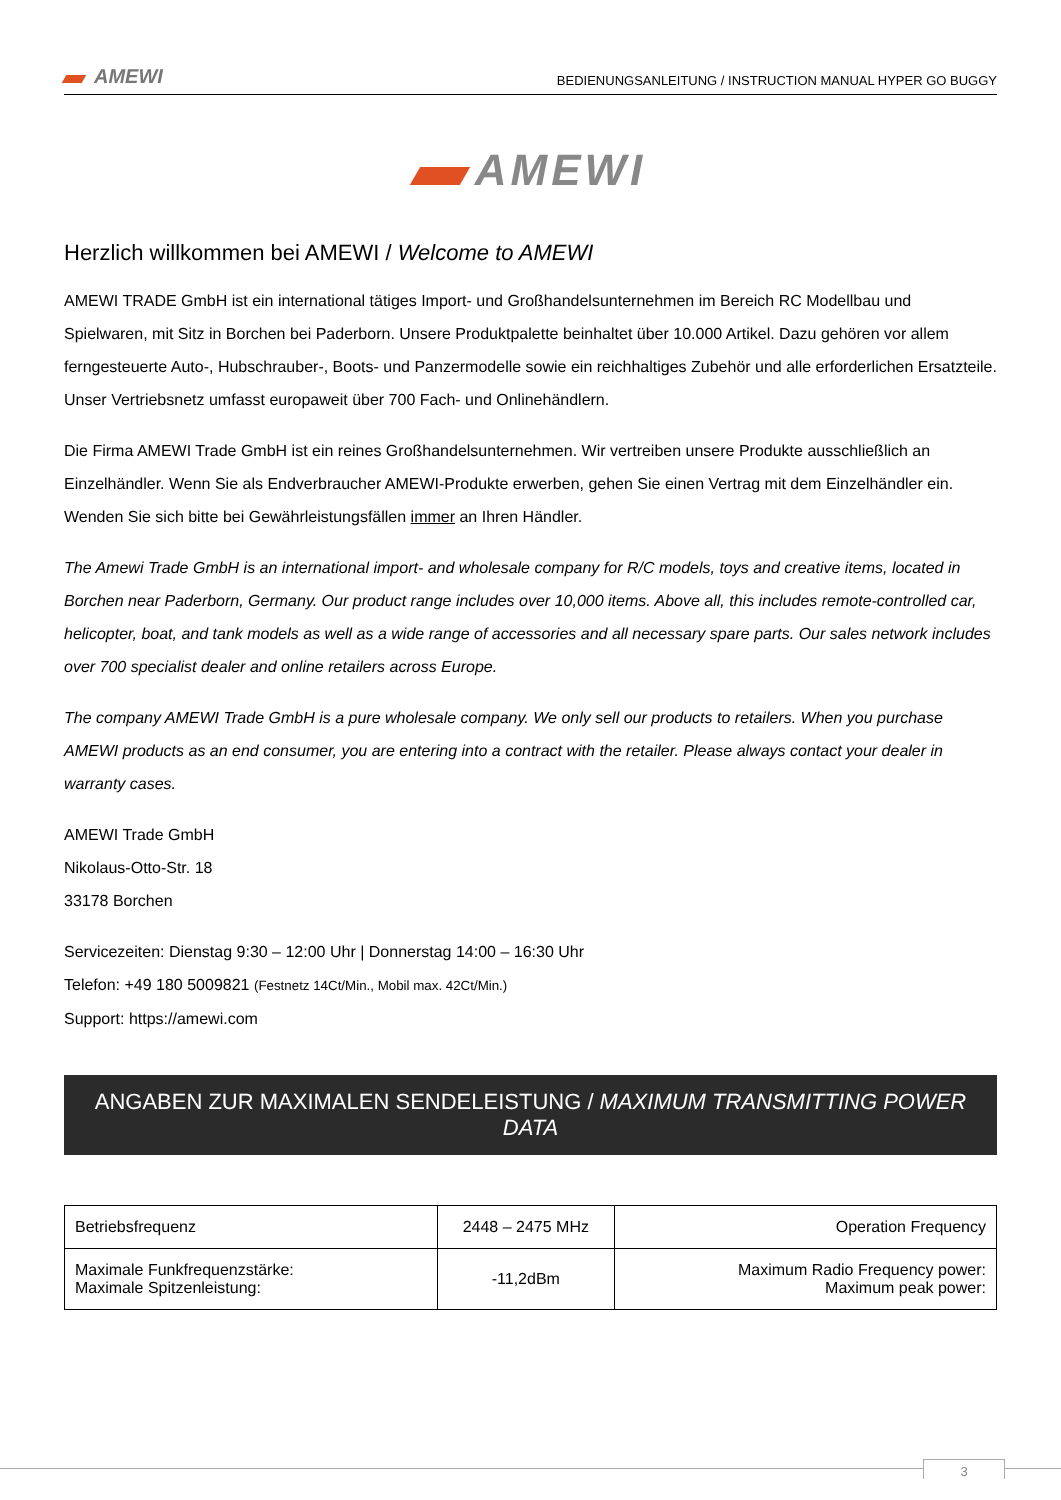AMEWI BEDIENUNGSANLEITUNG / INSTRUCTION MANUAL HYPER GO BUGGY
AMEWI
Herzlich willkommen bei AMEWI / Welcome to AMEWI
AMEWI TRADE GmbH ist ein international tätiges Import- und Großhandelsunternehmen im Bereich RC Modellbau und Spielwaren, mit Sitz in Borchen bei Paderborn. Unsere Produktpalette beinhaltet über 10.000 Artikel. Dazu gehören vor allem ferngesteuerte Auto-, Hubschrauber-, Boots- und Panzermodelle sowie ein reichhaltiges Zubehör und alle erforderlichen Ersatzteile. Unser Vertriebsnetz umfasst europaweit über 700 Fach- und Onlinehändlern.
Die Firma AMEWI Trade GmbH ist ein reines Großhandelsunternehmen. Wir vertreiben unsere Produkte ausschließlich an Einzelhändler. Wenn Sie als Endverbraucher AMEWI-Produkte erwerben, gehen Sie einen Vertrag mit dem Einzelhändler ein. Wenden Sie sich bitte bei Gewährleistungsfällen immer an Ihren Händler.
The Amewi Trade GmbH is an international import- and wholesale company for R/C models, toys and creative items, located in Borchen near Paderborn, Germany. Our product range includes over 10,000 items. Above all, this includes remote-controlled car, helicopter, boat, and tank models as well as a wide range of accessories and all necessary spare parts. Our sales network includes over 700 specialist dealer and online retailers across Europe.
The company AMEWI Trade GmbH is a pure wholesale company. We only sell our products to retailers. When you purchase AMEWI products as an end consumer, you are entering into a contract with the retailer. Please always contact your dealer in warranty cases.
AMEWI Trade GmbH
Nikolaus-Otto-Str. 18
33178 Borchen
Servicezeiten: Dienstag 9:30 – 12:00 Uhr | Donnerstag 14:00 – 16:30 Uhr
Telefon: +49 180 5009821 (Festnetz 14Ct/Min., Mobil max. 42Ct/Min.)
Support: https://amewi.com
ANGABEN ZUR MAXIMALEN SENDELEISTUNG / MAXIMUM TRANSMITTING POWER DATA
| Betriebsfrequenz | 2448 – 2475 MHz | Operation Frequency |
| Maximale Funkfrequenzstärke: Maximale Spitzenleistung: | -11,2dBm | Maximum Radio Frequency power: Maximum peak power: |
3